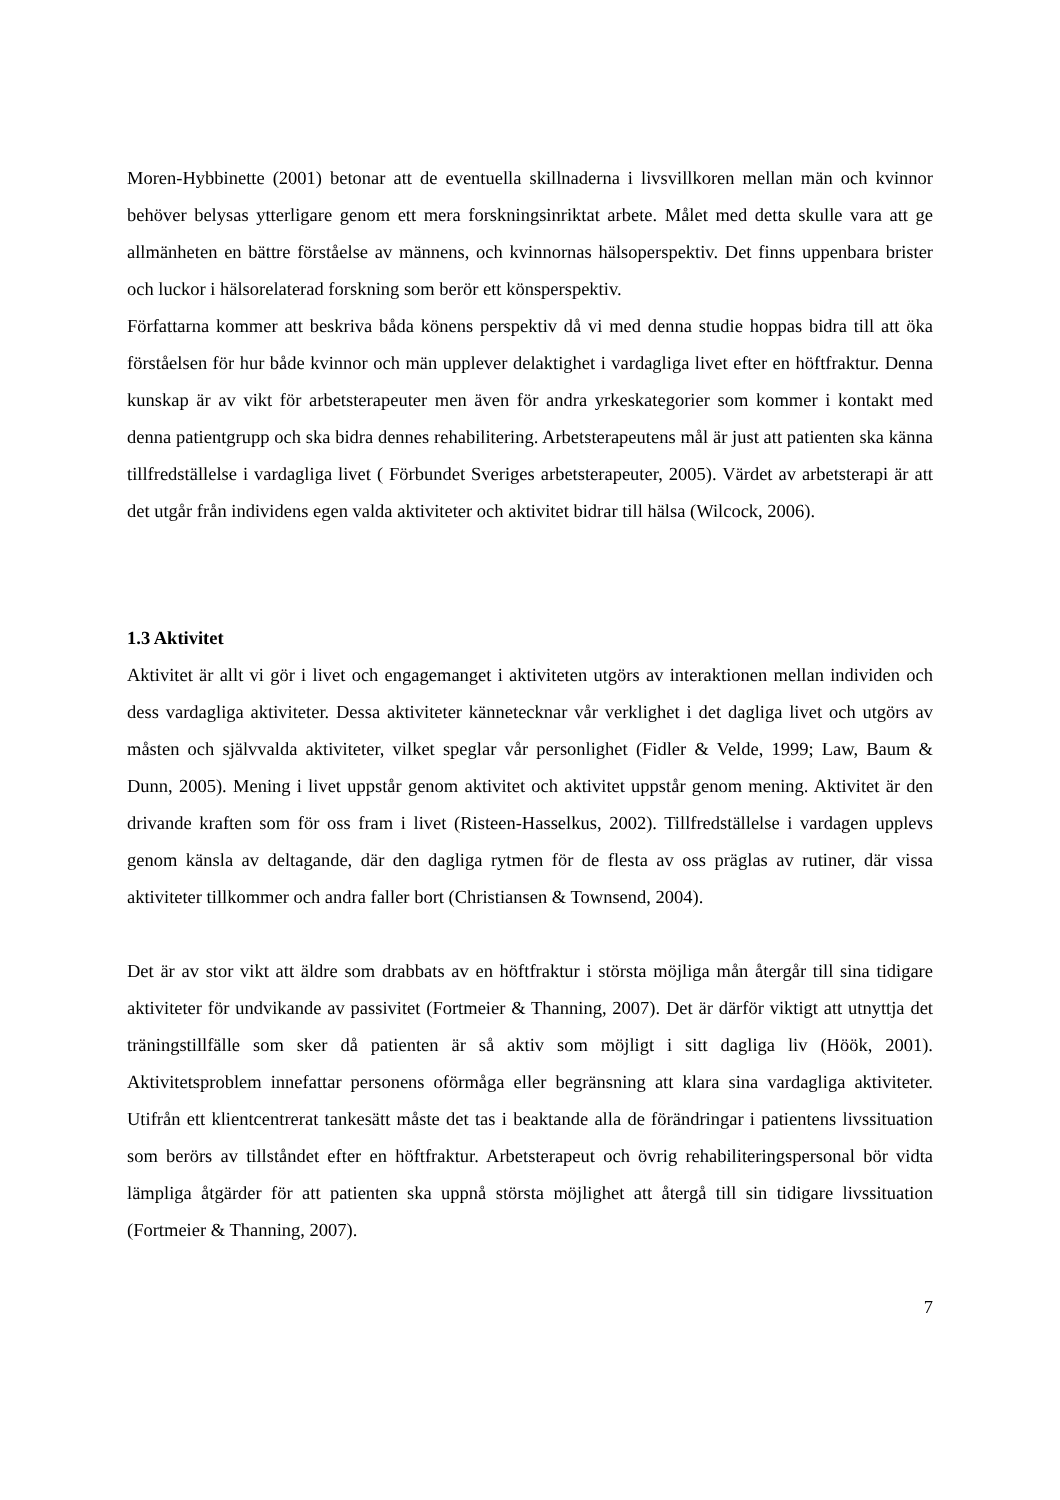Moren-Hybbinette (2001) betonar att de eventuella skillnaderna i livsvillkoren mellan män och kvinnor behöver belysas ytterligare genom ett mera forskningsinriktat arbete. Målet med detta skulle vara att ge allmänheten en bättre förståelse av männens, och kvinnornas hälsoperspektiv. Det finns uppenbara brister och luckor i hälsorelaterad forskning som berör ett könsperspektiv.
Författarna kommer att beskriva båda könens perspektiv då vi med denna studie hoppas bidra till att öka förståelsen för hur både kvinnor och män upplever delaktighet i vardagliga livet efter en höftfraktur. Denna kunskap är av vikt för arbetsterapeuter men även för andra yrkeskategorier som kommer i kontakt med denna patientgrupp och ska bidra dennes rehabilitering. Arbetsterapeutens mål är just att patienten ska känna tillfredställelse i vardagliga livet ( Förbundet Sveriges arbetsterapeuter, 2005). Värdet av arbetsterapi är att det utgår från individens egen valda aktiviteter och aktivitet bidrar till hälsa (Wilcock, 2006).
1.3 Aktivitet
Aktivitet är allt vi gör i livet och engagemanget i aktiviteten utgörs av interaktionen mellan individen och dess vardagliga aktiviteter. Dessa aktiviteter kännetecknar vår verklighet i det dagliga livet och utgörs av måsten och självvalda aktiviteter, vilket speglar vår personlighet (Fidler & Velde, 1999; Law, Baum & Dunn, 2005). Mening i livet uppstår genom aktivitet och aktivitet uppstår genom mening. Aktivitet är den drivande kraften som för oss fram i livet (Risteen-Hasselkus, 2002). Tillfredställelse i vardagen upplevs genom känsla av deltagande, där den dagliga rytmen för de flesta av oss präglas av rutiner, där vissa aktiviteter tillkommer och andra faller bort (Christiansen & Townsend, 2004).
Det är av stor vikt att äldre som drabbats av en höftfraktur i största möjliga mån återgår till sina tidigare aktiviteter för undvikande av passivitet (Fortmeier & Thanning, 2007). Det är därför viktigt att utnyttja det träningstillfälle som sker då patienten är så aktiv som möjligt i sitt dagliga liv (Höök, 2001). Aktivitetsproblem innefattar personens oförmåga eller begränsning att klara sina vardagliga aktiviteter. Utifrån ett klientcentrerat tankesätt måste det tas i beaktande alla de förändringar i patientens livssituation som berörs av tillståndet efter en höftfraktur. Arbetsterapeut och övrig rehabiliteringspersonal bör vidta lämpliga åtgärder för att patienten ska uppnå största möjlighet att återgå till sin tidigare livssituation (Fortmeier & Thanning, 2007).
7